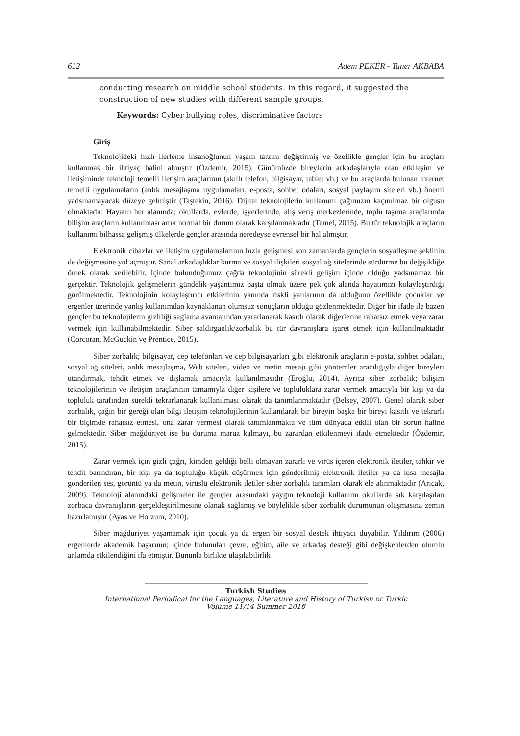612 Adem PEKER - Taner AKBABA
conducting research on middle school students. In this regard, it suggested the construction of new studies with different sample groups.
Keywords: Cyber bullying roles, discriminative factors
Giriş
Teknolojideki hızlı ilerleme insanoğlunun yaşam tarzını değiştirmiş ve özellikle gençler için bu araçları kullanmak bir ihtiyaç halini almıştır (Özdemir, 2015). Günümüzde bireylerin arkadaşlarıyla olan etkileşim ve iletişiminde teknoloji temelli iletişim araçlarının (akıllı telefon, bilgisayar, tablet vb.) ve bu araçlarda bulunan internet temelli uygulamaların (anlık mesajlaşma uygulamaları, e-posta, sohbet odaları, sosyal paylaşım siteleri vb.) önemi yadsınamayacak düzeye gelmiştir (Taştekin, 2016). Dijital teknolojilerin kullanımı çağımızın kaçınılmaz bir olgusu olmaktadır. Hayatın her alanında; okullarda, evlerde, işyerlerinde, alış veriş merkezlerinde, toplu taşıma araçlarında bilişim araçların kullanılması artık normal bir durum olarak karşılanmaktadır (Temel, 2015). Bu tür teknolojik araçların kullanımı bilhassa gelişmiş ülkelerde gençler arasında neredeyse evrensel bir hal almıştır.
Elektronik cihazlar ve iletişim uygulamalarının hızla gelişmesi son zamanlarda gençlerin sosyalleşme şeklinin de değişmesine yol açmıştır. Sanal arkadaşlıklar kurma ve sosyal ilişkileri sosyal ağ sitelerinde sürdürme bu değişikliğe örnek olarak verilebilir. İçinde bulunduğumuz çağda teknolojinin sürekli gelişim içinde olduğu yadsınamaz bir gerçektir. Teknolojik gelişmelerin gündelik yaşantımız başta olmak üzere pek çok alanda hayatımızı kolaylaştırdığı görülmektedir. Teknolojinin kolaylaştırıcı etkilerinin yanında riskli yanlarının da olduğunu özellikle çocuklar ve ergenler üzerinde yanlış kullanımdan kaynaklanan olumsuz sonuçların olduğu gözlenmektedir. Diğer bir ifade ile bazen gençler bu teknolojilerin gizliliği sağlama avantajından yararlanarak kasıtlı olarak diğerlerine rahatsız etmek veya zarar vermek için kullanabilmektedir. Siber saldırganlık/zorbalık bu tür davranışlara işaret etmek için kullanılmaktadır (Corcoran, McGuckin ve Prentice, 2015).
Siber zorbalık; bilgisayar, cep telefonları ve cep bilgisayarları gibi elektronik araçların e-posta, sohbet odaları, sosyal ağ siteleri, anlık mesajlaşma, Web siteleri, video ve metin mesajı gibi yöntemler aracılığıyla diğer bireyleri utandırmak, tehdit etmek ve dışlamak amacıyla kullanılmasıdır (Eroğlu, 2014). Ayrıca siber zorbalık; bilişim teknolojilerinin ve iletişim araçlarının tamamıyla diğer kişilere ve topluluklara zarar vermek amacıyla bir kişi ya da topluluk tarafından sürekli tekrarlanarak kullanılması olarak da tanımlanmaktadır (Belsey, 2007). Genel olarak siber zorbalık, çağın bir gereği olan bilgi iletişim teknolojilerinin kullanılarak bir bireyin başka bir bireyi kasıtlı ve tekrarlı bir biçimde rahatsız etmesi, ona zarar vermesi olarak tanımlanmakta ve tüm dünyada etkili olan bir sorun haline gelmektedir. Siber mağduriyet ise bu duruma maruz kalmayı, bu zarardan etkilenmeyi ifade etmektedir (Özdemir, 2015).
Zarar vermek için gizli çağrı, kimden geldiği belli olmayan zararlı ve virüs içeren elektronik iletiler, tahkir ve tehdit barındıran, bir kişi ya da topluluğu küçük düşürmek için gönderilmiş elektronik iletiler ya da kısa mesajla gönderilen ses, görüntü ya da metin, virüslü elektronik iletiler siber zorbalık tanımları olarak ele alınmaktadır (Arıcak, 2009). Teknoloji alanındaki gelişmeler ile gençler arasındaki yaygın teknoloji kullanımı okullarda sık karşılaşılan zorbaca davranışların gerçekleştirilmesine olanak sağlamış ve böylelikle siber zorbalık durumunun oluşmasına zemin hazırlamıştır (Ayas ve Horzum, 2010).
Siber mağduriyet yaşamamak için çocuk ya da ergen bir sosyal destek ihtiyacı duyabilir. Yıldırım (2006) ergenlerde akademik başarının; içinde bulunulan çevre, eğitim, aile ve arkadaş desteği gibi değişkenlerden olumlu anlamda etkilendiğini ifa etmiştir. Bununla birlikte ulaşılabilirlik
Turkish Studies
International Periodical for the Languages, Literature and History of Turkish or Turkic
Volume 11/14 Summer 2016